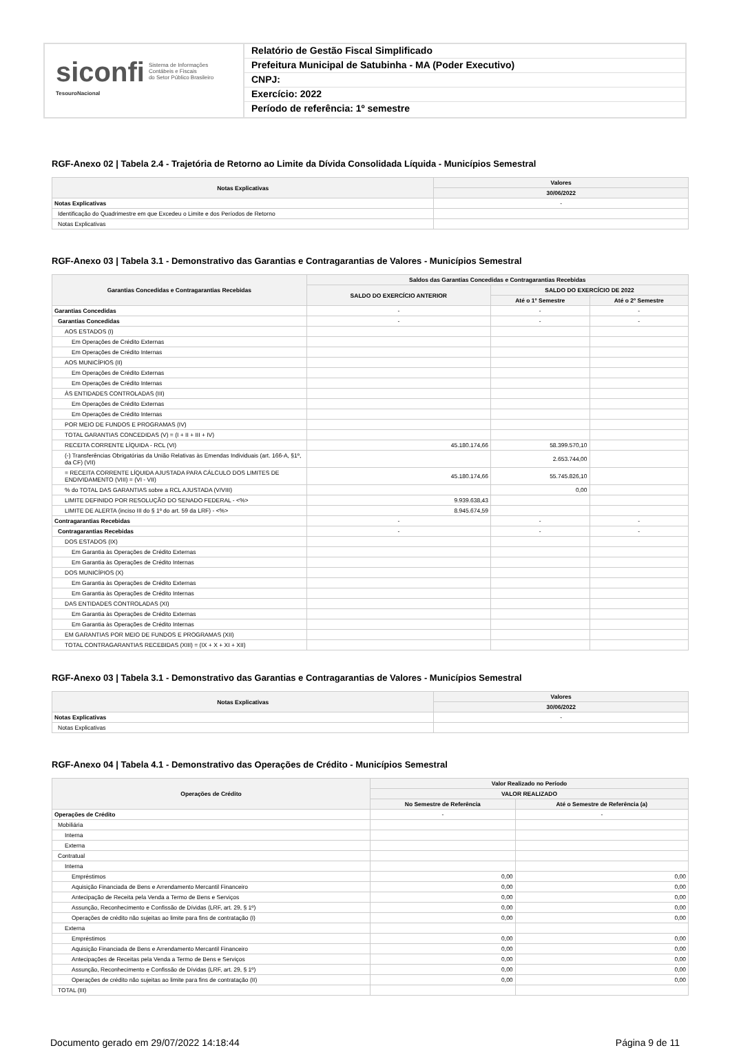siconfi Sistema de Informações
Contábeis e Fiscais
do Setor Público Brasileiro
TesouroNacional
Relatório de Gestão Fiscal Simplificado
Prefeitura Municipal de Satubinha - MA (Poder Executivo)
CNPJ:
Exercício: 2022
Período de referência: 1º semestre
RGF-Anexo 02 | Tabela 2.4 - Trajetória de Retorno ao Limite da Dívida Consolidada Líquida - Municípios Semestral
| Notas Explicativas | Valores |
| --- | --- |
| | 30/06/2022 |
| Notas Explicativas | - |
| Identificação do Quadrimestre em que Excedeu o Limite e dos Períodos de Retorno | |
| Notas Explicativas | |
RGF-Anexo 03 | Tabela 3.1 - Demonstrativo das Garantias e Contragarantias de Valores - Municípios Semestral
| Garantias Concedidas e Contragarantias Recebidas | Saldos das Garantias Concedidas e Contragarantias Recebidas | | |
| --- | --- | --- | --- |
| | SALDO DO EXERCÍCIO ANTERIOR | SALDO DO EXERCÍCIO DE 2022 | |
| | | Até o 1º Semestre | Até o 2º Semestre |
| Garantias Concedidas | - | - | - |
| Garantias Concedidas | - | - | - |
| AOS ESTADOS (I) | | | |
| Em Operações de Crédito Externas | | | |
| Em Operações de Crédito Internas | | | |
| AOS MUNICÍPIOS (II) | | | |
| Em Operações de Crédito Externas | | | |
| Em Operações de Crédito Internas | | | |
| ÀS ENTIDADES CONTROLADAS (III) | | | |
| Em Operações de Crédito Externas | | | |
| Em Operações de Crédito Internas | | | |
| POR MEIO DE FUNDOS E PROGRAMAS (IV) | | | |
| TOTAL GARANTIAS CONCEDIDAS (V) = (I + II + III + IV) | | | |
| RECEITA CORRENTE LÍQUIDA - RCL (VI) | 45.180.174,66 | 58.399.570,10 | |
| (-) Transferências Obrigatórias da União Relativas às Emendas Individuais (art. 166-A, §1º, da CF) (VII) | | 2.653.744,00 | |
| = RECEITA CORRENTE LÍQUIDA AJUSTADA PARA CÁLCULO DOS LIMITES DE ENDIVIDAMENTO (VIII) = (VI - VII) | 45.180.174,66 | 55.745.826,10 | |
| % do TOTAL DAS GARANTIAS sobre a RCL AJUSTADA (V/VIII) | | 0,00 | |
| LIMITE DEFINIDO POR RESOLUÇÃO DO SENADO FEDERAL - <%> | 9.939.638,43 | | |
| LIMITE DE ALERTA (inciso III do § 1º do art. 59 da LRF) - <%> | 8.945.674,59 | | |
| Contragarantias Recebidas | - | - | - |
| Contragarantias Recebidas | - | - | - |
| DOS ESTADOS (IX) | | | |
| Em Garantia às Operações de Crédito Externas | | | |
| Em Garantia às Operações de Crédito Internas | | | |
| DOS MUNICÍPIOS (X) | | | |
| Em Garantia às Operações de Crédito Externas | | | |
| Em Garantia às Operações de Crédito Internas | | | |
| DAS ENTIDADES CONTROLADAS (XI) | | | |
| Em Garantia às Operações de Crédito Externas | | | |
| Em Garantia às Operações de Crédito Internas | | | |
| EM GARANTIAS POR MEIO DE FUNDOS E PROGRAMAS (XII) | | | |
| TOTAL CONTRAGARANTIAS RECEBIDAS (XIII) = (IX + X + XI + XII) | | | |
RGF-Anexo 03 | Tabela 3.1 - Demonstrativo das Garantias e Contragarantias de Valores - Municípios Semestral
| Notas Explicativas | Valores |
| --- | --- |
| | 30/06/2022 |
| Notas Explicativas | - |
| Notas Explicativas | |
RGF-Anexo 04 | Tabela 4.1 - Demonstrativo das Operações de Crédito - Municípios Semestral
| Operações de Crédito | Valor Realizado no Período | |
| --- | --- | --- |
| | VALOR REALIZADO | |
| | No Semestre de Referência | Até o Semestre de Referência (a) |
| Operações de Crédito | - | - |
| Mobiliária | | |
| Interna | | |
| Externa | | |
| Contratual | | |
| Interna | | |
| Empréstimos | 0,00 | 0,00 |
| Aquisição Financiada de Bens e Arrendamento Mercantil Financeiro | 0,00 | 0,00 |
| Antecipação de Receita pela Venda a Termo de Bens e Serviços | 0,00 | 0,00 |
| Assunção, Reconhecimento e Confissão de Dívidas (LRF, art. 29, § 1º) | 0,00 | 0,00 |
| Operações de crédito não sujeitas ao limite para fins de contratação (I) | 0,00 | 0,00 |
| Externa | | |
| Empréstimos | 0,00 | 0,00 |
| Aquisição Financiada de Bens e Arrendamento Mercantil Financeiro | 0,00 | 0,00 |
| Antecipações de Receitas pela Venda a Termo de Bens e Serviços | 0,00 | 0,00 |
| Assunção, Reconhecimento e Confissão de Dívidas (LRF, art. 29, § 1º) | 0,00 | 0,00 |
| Operações de crédito não sujeitas ao limite para fins de contratação (II) | 0,00 | 0,00 |
| TOTAL (III) | | |
Documento gerado em 29/07/2022 14:18:44 Página 9 de 11